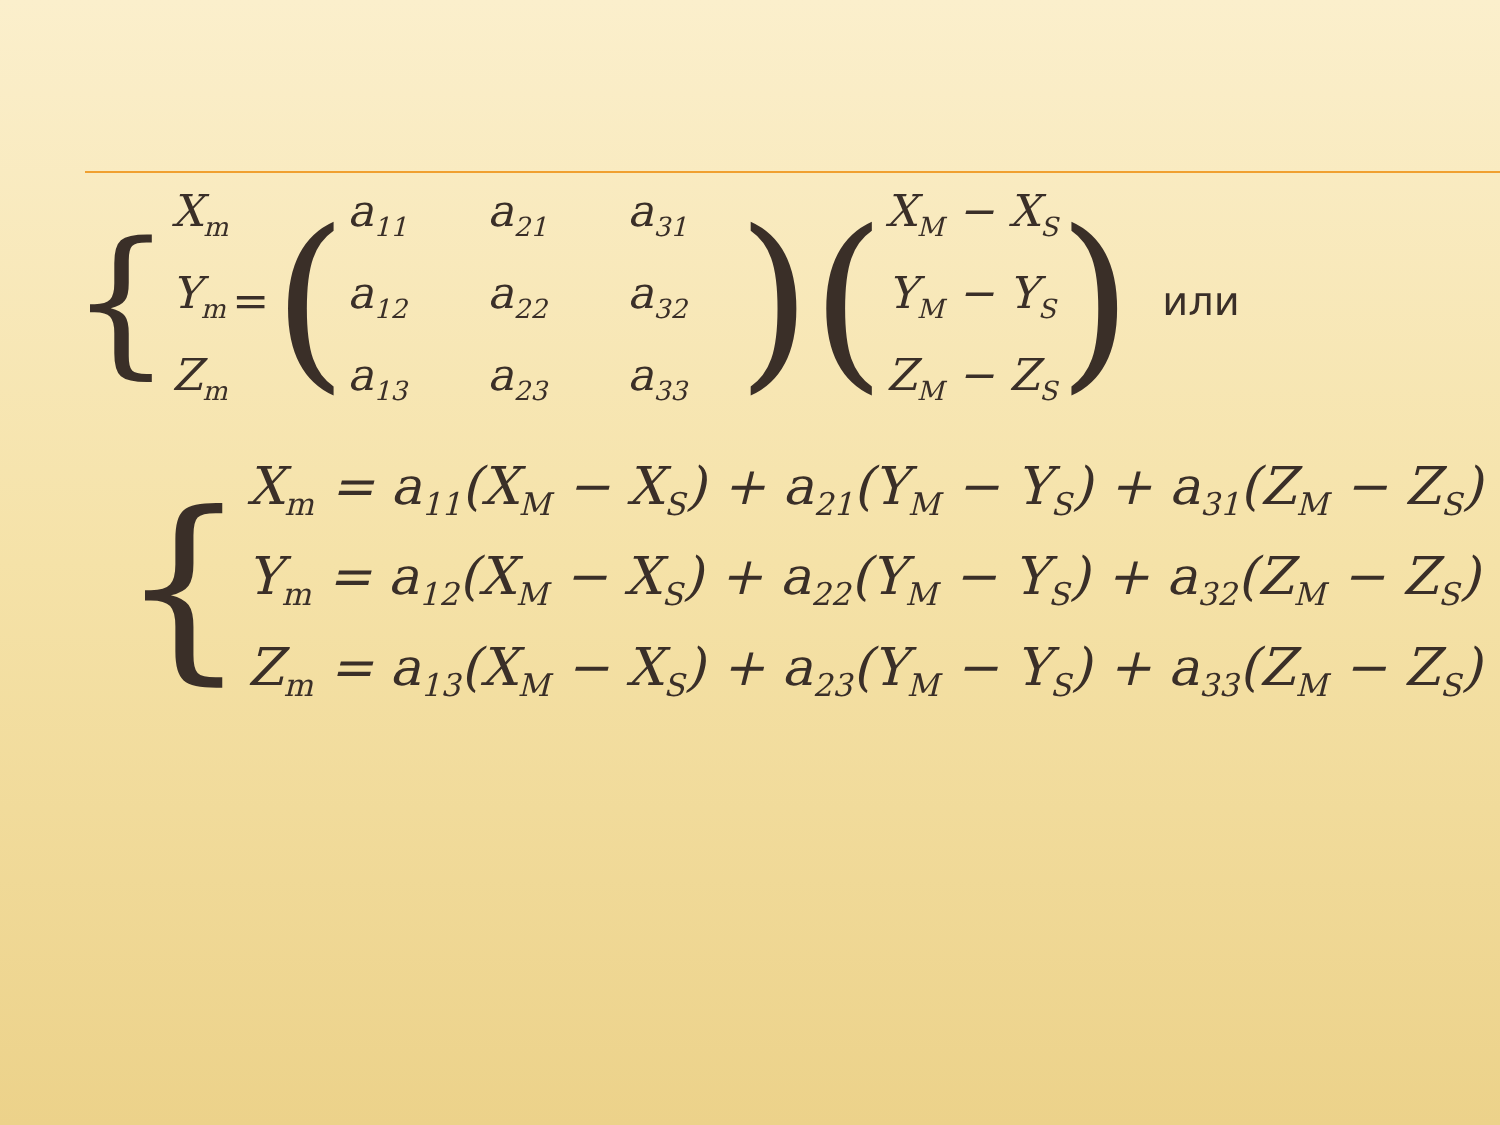{
X<sub>m</sub>
Y<sub>m</sub>
Z<sub>m</sub>
= (
a<sub>11</sub> a<sub>21</sub> a<sub>31</sub> a<sub>12</sub> a<sub>22</sub> a<sub>32</sub> a<sub>13</sub> a<sub>23</sub> a<sub>33</sub>
) (
X<sub>M</sub> − X<sub>S</sub>
Y<sub>M</sub> − Y<sub>S</sub>
Z<sub>M</sub> − Z<sub>S</sub>
) или
{
X<sub>m</sub> = a<sub>11</sub>(X<sub>M</sub> − X<sub>S</sub>) + a<sub>21</sub>(Y<sub>M</sub> − Y<sub>S</sub>) + a<sub>31</sub>(Z<sub>M</sub> − Z<sub>S</sub>)
Y<sub>m</sub> = a<sub>12</sub>(X<sub>M</sub> − X<sub>S</sub>) + a<sub>22</sub>(Y<sub>M</sub> − Y<sub>S</sub>) + a<sub>32</sub>(Z<sub>M</sub> − Z<sub>S</sub>)
Z<sub>m</sub> = a<sub>13</sub>(X<sub>M</sub> − X<sub>S</sub>) + a<sub>23</sub>(Y<sub>M</sub> − Y<sub>S</sub>) + a<sub>33</sub>(Z<sub>M</sub> − Z<sub>S</sub>)